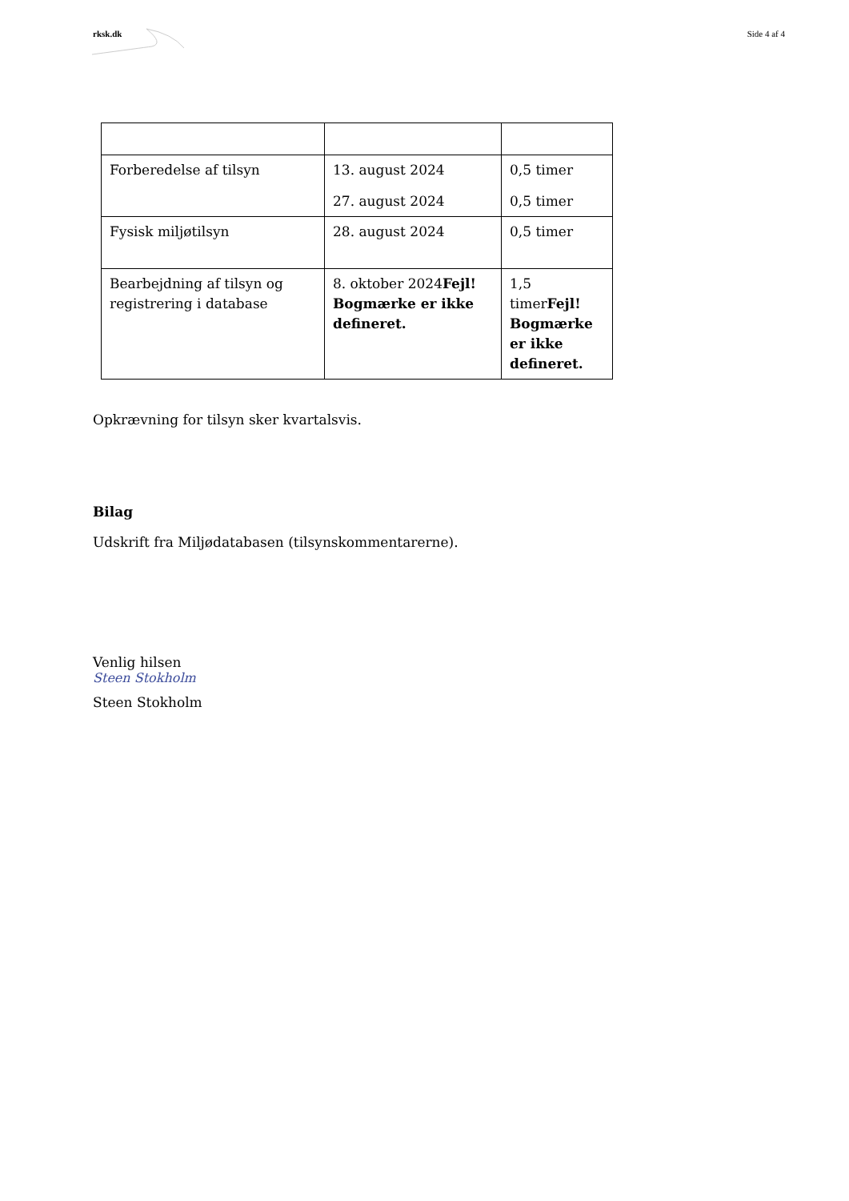rksk.dk Side 4 af 4
| Forberedelse af tilsyn | 13. august 2024 27. august 2024 | 0,5 timer 0,5 timer |
| Fysisk miljøtilsyn | 28. august 2024 | 0,5 timer |
| Bearbejdning af tilsyn og registrering i database | 8. oktober 2024 Fejl! Bogmærke er ikke defineret. | 1,5 timer Fejl! Bogmærke er ikke defineret. |
Opkrævning for tilsyn sker kvartalsvis.
Bilag
Udskrift fra Miljødatabasen (tilsynskommentarerne).
Venlig hilsen
Steen Stokholm
Steen Stokholm